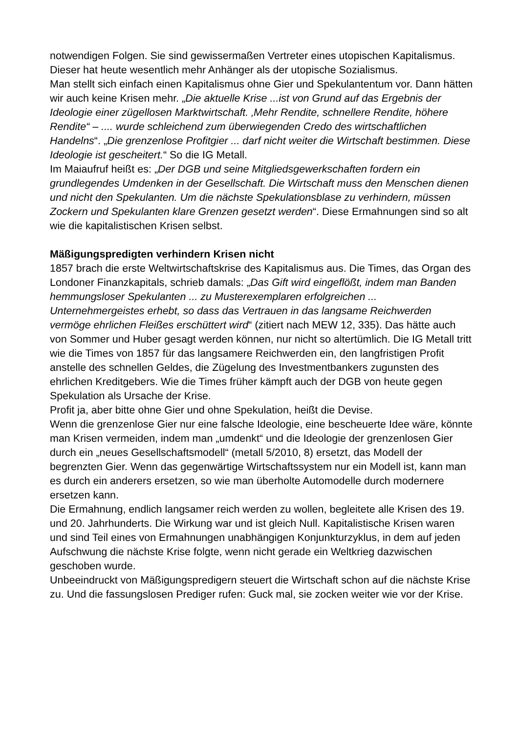notwendigen Folgen. Sie sind gewissermaßen Vertreter eines utopischen Kapitalismus. Dieser hat heute wesentlich mehr Anhänger als der utopische Sozialismus.
Man stellt sich einfach einen Kapitalismus ohne Gier und Spekulantentum vor. Dann hätten wir auch keine Krisen mehr. „Die aktuelle Krise ...ist von Grund auf das Ergebnis der Ideologie einer zügellosen Marktwirtschaft. ‚Mehr Rendite, schnellere Rendite, höhere Rendite“ – .... wurde schleichend zum überwiegenden Credo des wirtschaftlichen Handelns“. „Die grenzenlose Profitgier ... darf nicht weiter die Wirtschaft bestimmen. Diese Ideologie ist gescheitert.“ So die IG Metall.
Im Maiaufruf heißt es: „Der DGB und seine Mitgliedsgewerkschaften fordern ein grundlegendes Umdenken in der Gesellschaft. Die Wirtschaft muss den Menschen dienen und nicht den Spekulanten. Um die nächste Spekulationsblase zu verhindern, müssen Zockern und Spekulanten klare Grenzen gesetzt werden“. Diese Ermahnungen sind so alt wie die kapitalistischen Krisen selbst.
Mäßigungspredigten verhindern Krisen nicht
1857 brach die erste Weltwirtschaftskrise des Kapitalismus aus. Die Times, das Organ des Londoner Finanzkapitals, schrieb damals: „Das Gift wird eingeflößt, indem man Banden hemmungsloser Spekulanten ... zu Musterexemplaren erfolgreichen ... Unternehmergeistes erhebt, so dass das Vertrauen in das langsame Reichwerden vermöge ehrlichen Fleißes erschüttert wird“ (zitiert nach MEW 12, 335). Das hätte auch von Sommer und Huber gesagt werden können, nur nicht so altertümlich. Die IG Metall tritt wie die Times von 1857 für das langsamere Reichwerden ein, den langfristigen Profit anstelle des schnellen Geldes, die Zügelung des Investmentbankers zugunsten des ehrlichen Kreditgebers. Wie die Times früher kämpft auch der DGB von heute gegen Spekulation als Ursache der Krise.
Profit ja, aber bitte ohne Gier und ohne Spekulation, heißt die Devise.
Wenn die grenzenlose Gier nur eine falsche Ideologie, eine bescheuerte Idee wäre, könnte man Krisen vermeiden, indem man „umdenkt“ und die Ideologie der grenzenlosen Gier durch ein „neues Gesellschaftsmodell“ (metall 5/2010, 8) ersetzt, das Modell der begrenzten Gier. Wenn das gegenwärtige Wirtschaftssystem nur ein Modell ist, kann man es durch ein anderers ersetzen, so wie man überholte Automodelle durch modernere ersetzen kann.
Die Ermahnung, endlich langsamer reich werden zu wollen, begleitete alle Krisen des 19. und 20. Jahrhunderts. Die Wirkung war und ist gleich Null. Kapitalistische Krisen waren und sind Teil eines von Ermahnungen unabhängigen Konjunkturzyklus, in dem auf jeden Aufschwung die nächste Krise folgte, wenn nicht gerade ein Weltkrieg dazwischen geschoben wurde.
Unbeeindruckt von Mäßigungspredigern steuert die Wirtschaft schon auf die nächste Krise zu. Und die fassungslosen Prediger rufen: Guck mal, sie zocken weiter wie vor der Krise.